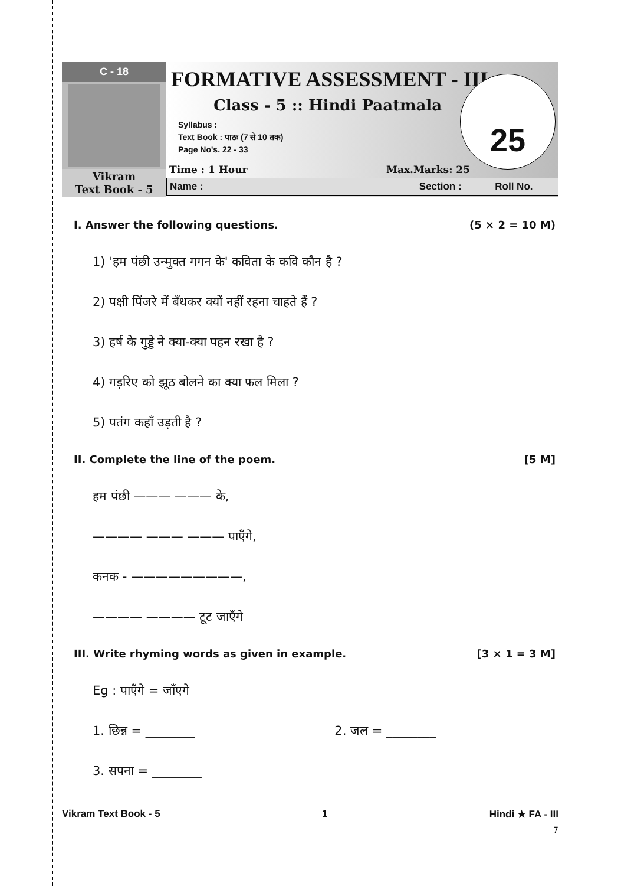C - 18
Vikram
Text Book - 5
FORMATIVE ASSESSMENT - III
Class - 5 :: Hindi Paatmala
Syllabus :
Text Book : पाठः (7 से 10 तक)
Page No's. 22 - 33
25
Time : 1 Hour Max.Marks: 25
Name : Section : Roll No.
I. Answer the following questions. (5 × 2 = 10 M)
1) 'हम पंछी उन्मुक्त गगन के' कविता के कवि कौन है ?
2) पक्षी पिंजरे में बँधकर क्यों नहीं रहना चाहते हैं ?
3) हर्ष के गुड्डे ने क्या-क्या पहन रखा है ?
4) गड़रिए को झूठ बोलने का क्या फल मिला ?
5) पतंग कहाँ उड़ती है ?
II. Complete the line of the poem. [5 M]
हम पंछी ——— ——— के,
———— ——— ——— पाएँगे,
कनक - —————————,
———— ———— टूट जाएँगे
III. Write rhyming words as given in example. [3 × 1 = 3 M]
Eg : पाएँगे = जाँएगे
1. छिन्न = ________ 2. जल = ________
3. सपना = ________
Vikram Text Book - 5 1 Hindi ★ FA - III
7